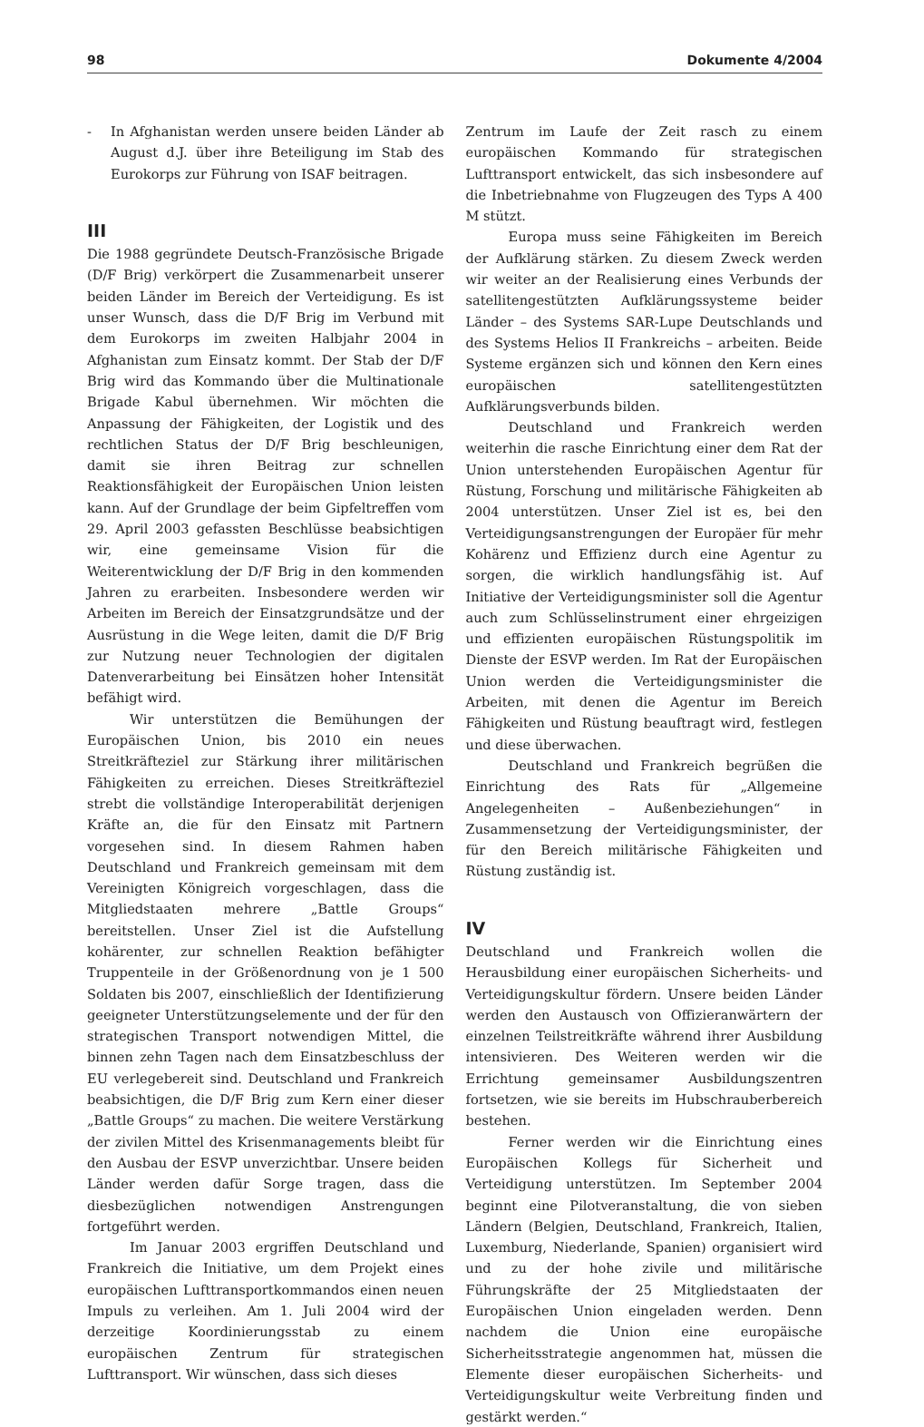98 Dokumente 4/2004
- In Afghanistan werden unsere beiden Länder ab August d.J. über ihre Beteiligung im Stab des Eurokorps zur Führung von ISAF beitragen.
III
Die 1988 gegründete Deutsch-Französische Brigade (D/F Brig) verkörpert die Zusammenarbeit unserer beiden Länder im Bereich der Verteidigung. Es ist unser Wunsch, dass die D/F Brig im Verbund mit dem Eurokorps im zweiten Halbjahr 2004 in Afghanistan zum Einsatz kommt. Der Stab der D/F Brig wird das Kommando über die Multinationale Brigade Kabul übernehmen. Wir möchten die Anpassung der Fähigkeiten, der Logistik und des rechtlichen Status der D/F Brig beschleunigen, damit sie ihren Beitrag zur schnellen Reaktionsfähigkeit der Europäischen Union leisten kann. Auf der Grundlage der beim Gipfeltreffen vom 29. April 2003 gefassten Beschlüsse beabsichtigen wir, eine gemeinsame Vision für die Weiterentwicklung der D/F Brig in den kommenden Jahren zu erarbeiten. Insbesondere werden wir Arbeiten im Bereich der Einsatzgrundsätze und der Ausrüstung in die Wege leiten, damit die D/F Brig zur Nutzung neuer Technologien der digitalen Datenverarbeitung bei Einsätzen hoher Intensität befähigt wird.
Wir unterstützen die Bemühungen der Europäischen Union, bis 2010 ein neues Streitkräfteziel zur Stärkung ihrer militärischen Fähigkeiten zu erreichen. Dieses Streitkräfteziel strebt die vollständige Interoperabilität derjenigen Kräfte an, die für den Einsatz mit Partnern vorgesehen sind. In diesem Rahmen haben Deutschland und Frankreich gemeinsam mit dem Vereinigten Königreich vorgeschlagen, dass die Mitgliedstaaten mehrere „Battle Groups“ bereitstellen. Unser Ziel ist die Aufstellung kohärenter, zur schnellen Reaktion befähigter Truppenteile in der Größenordnung von je 1 500 Soldaten bis 2007, einschließlich der Identifizierung geeigneter Unterstützungselemente und der für den strategischen Transport notwendigen Mittel, die binnen zehn Tagen nach dem Einsatzbeschluss der EU verlegebereit sind. Deutschland und Frankreich beabsichtigen, die D/F Brig zum Kern einer dieser „Battle Groups“ zu machen. Die weitere Verstärkung der zivilen Mittel des Krisenmanagements bleibt für den Ausbau der ESVP unverzichtbar. Unsere beiden Länder werden dafür Sorge tragen, dass die diesbezüglichen notwendigen Anstrengungen fortgeführt werden.
Im Januar 2003 ergriffen Deutschland und Frankreich die Initiative, um dem Projekt eines europäischen Lufttransportkommandos einen neuen Impuls zu verleihen. Am 1. Juli 2004 wird der derzeitige Koordinierungsstab zu einem europäischen Zentrum für strategischen Lufttransport. Wir wünschen, dass sich dieses
Zentrum im Laufe der Zeit rasch zu einem europäischen Kommando für strategischen Lufttransport entwickelt, das sich insbesondere auf die Inbetriebnahme von Flugzeugen des Typs A 400 M stützt.
Europa muss seine Fähigkeiten im Bereich der Aufklärung stärken. Zu diesem Zweck werden wir weiter an der Realisierung eines Verbunds der satellitengestützten Aufklärungssysteme beider Länder – des Systems SAR-Lupe Deutschlands und des Systems Helios II Frankreichs – arbeiten. Beide Systeme ergänzen sich und können den Kern eines europäischen satellitengestützten Aufklärungsverbunds bilden.
Deutschland und Frankreich werden weiterhin die rasche Einrichtung einer dem Rat der Union unterstehenden Europäischen Agentur für Rüstung, Forschung und militärische Fähigkeiten ab 2004 unterstützen. Unser Ziel ist es, bei den Verteidigungsanstrengungen der Europäer für mehr Kohärenz und Effizienz durch eine Agentur zu sorgen, die wirklich handlungsfähig ist. Auf Initiative der Verteidigungsminister soll die Agentur auch zum Schlüsselinstrument einer ehrgeizigen und effizienten europäischen Rüstungspolitik im Dienste der ESVP werden. Im Rat der Europäischen Union werden die Verteidigungsminister die Arbeiten, mit denen die Agentur im Bereich Fähigkeiten und Rüstung beauftragt wird, festlegen und diese überwachen.
Deutschland und Frankreich begrüßen die Einrichtung des Rats für „Allgemeine Angelegenheiten – Außenbeziehungen“ in Zusammensetzung der Verteidigungsminister, der für den Bereich militärische Fähigkeiten und Rüstung zuständig ist.
IV
Deutschland und Frankreich wollen die Herausbildung einer europäischen Sicherheits- und Verteidigungskultur fördern. Unsere beiden Länder werden den Austausch von Offizieranwärtern der einzelnen Teilstreitkräfte während ihrer Ausbildung intensivieren. Des Weiteren werden wir die Errichtung gemeinsamer Ausbildungszentren fortsetzen, wie sie bereits im Hubschrauberbereich bestehen.
Ferner werden wir die Einrichtung eines Europäischen Kollegs für Sicherheit und Verteidigung unterstützen. Im September 2004 beginnt eine Pilotveranstaltung, die von sieben Ländern (Belgien, Deutschland, Frankreich, Italien, Luxemburg, Niederlande, Spanien) organisiert wird und zu der hohe zivile und militärische Führungskräfte der 25 Mitgliedstaaten der Europäischen Union eingeladen werden. Denn nachdem die Union eine europäische Sicherheitsstrategie angenommen hat, müssen die Elemente dieser europäischen Sicherheits- und Verteidigungskultur weite Verbreitung finden und gestärkt werden.“